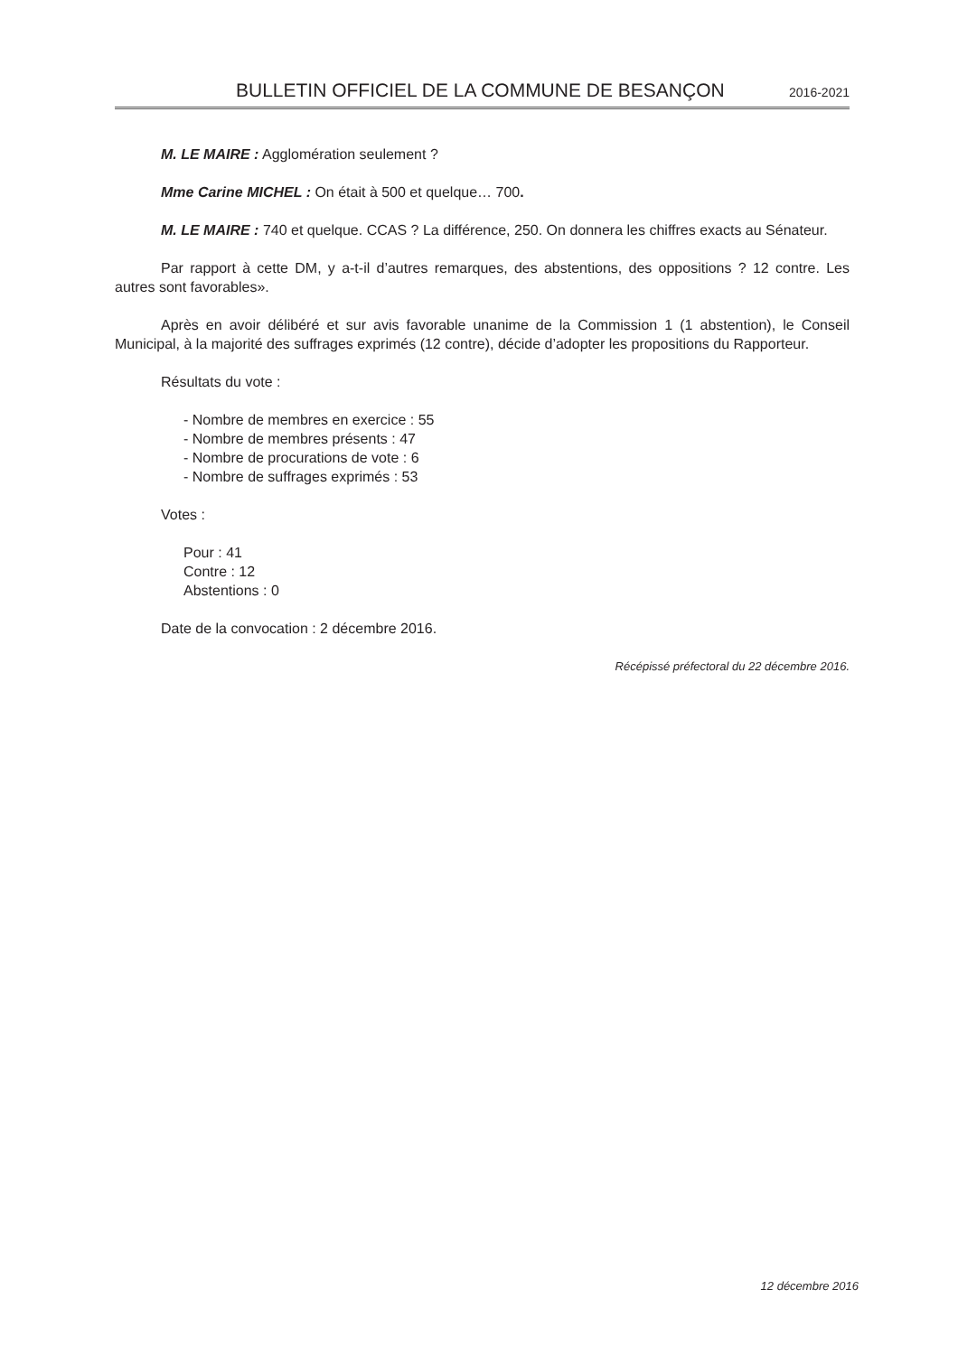BULLETIN OFFICIEL DE LA COMMUNE DE BESANÇON 2016-2021
M. LE MAIRE : Agglomération seulement ?
Mme Carine MICHEL : On était à 500 et quelque… 700.
M. LE MAIRE : 740 et quelque. CCAS ? La différence, 250. On donnera les chiffres exacts au Sénateur.
Par rapport à cette DM, y a-t-il d’autres remarques, des abstentions, des oppositions ? 12 contre. Les autres sont favorables».
Après en avoir délibéré et sur avis favorable unanime de la Commission 1 (1 abstention), le Conseil Municipal, à la majorité des suffrages exprimés (12 contre), décide d’adopter les propositions du Rapporteur.
Résultats du vote :
- Nombre de membres en exercice : 55
- Nombre de membres présents : 47
- Nombre de procurations de vote : 6
- Nombre de suffrages exprimés : 53
Votes :
Pour : 41
Contre : 12
Abstentions : 0
Date de la convocation : 2 décembre 2016.
Récépissé préfectoral du 22 décembre 2016.
12 décembre 2016